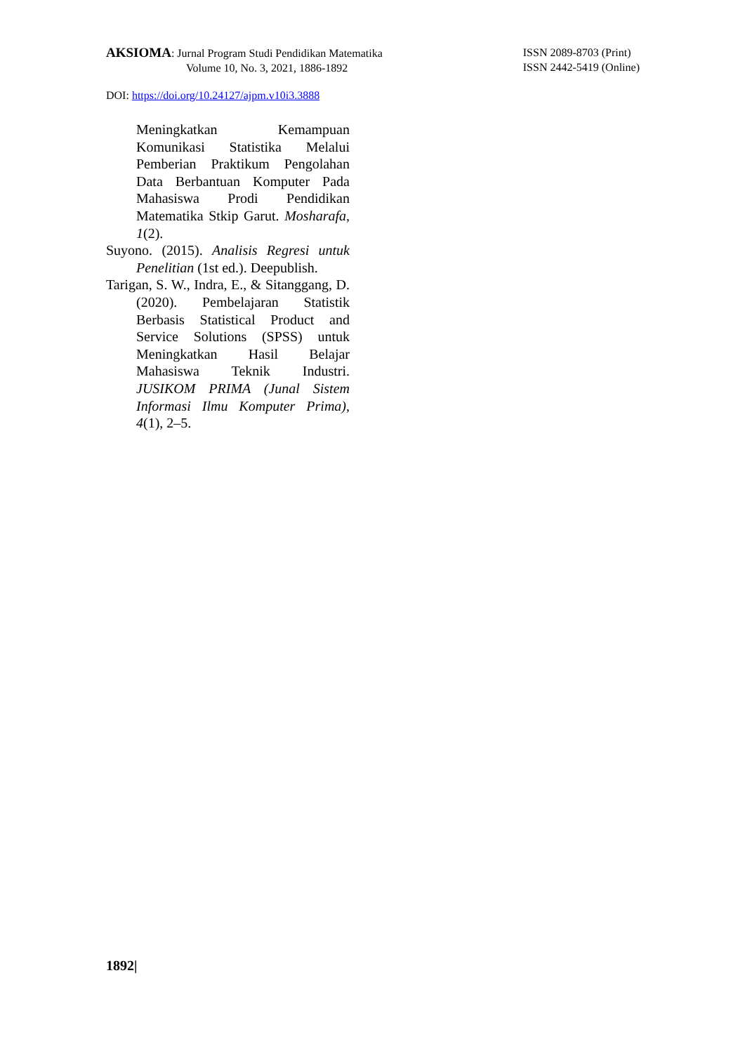AKSIOMA: Jurnal Program Studi Pendidikan Matematika
Volume 10, No. 3, 2021, 1886-1892
ISSN 2089-8703 (Print)
ISSN 2442-5419 (Online)
DOI: https://doi.org/10.24127/ajpm.v10i3.3888
Meningkatkan Kemampuan Komunikasi Statistika Melalui Pemberian Praktikum Pengolahan Data Berbantuan Komputer Pada Mahasiswa Prodi Pendidikan Matematika Stkip Garut. Mosharafa, 1(2).
Suyono. (2015). Analisis Regresi untuk Penelitian (1st ed.). Deepublish.
Tarigan, S. W., Indra, E., & Sitanggang, D. (2020). Pembelajaran Statistik Berbasis Statistical Product and Service Solutions (SPSS) untuk Meningkatkan Hasil Belajar Mahasiswa Teknik Industri. JUSIKOM PRIMA (Junal Sistem Informasi Ilmu Komputer Prima), 4(1), 2–5.
1892|